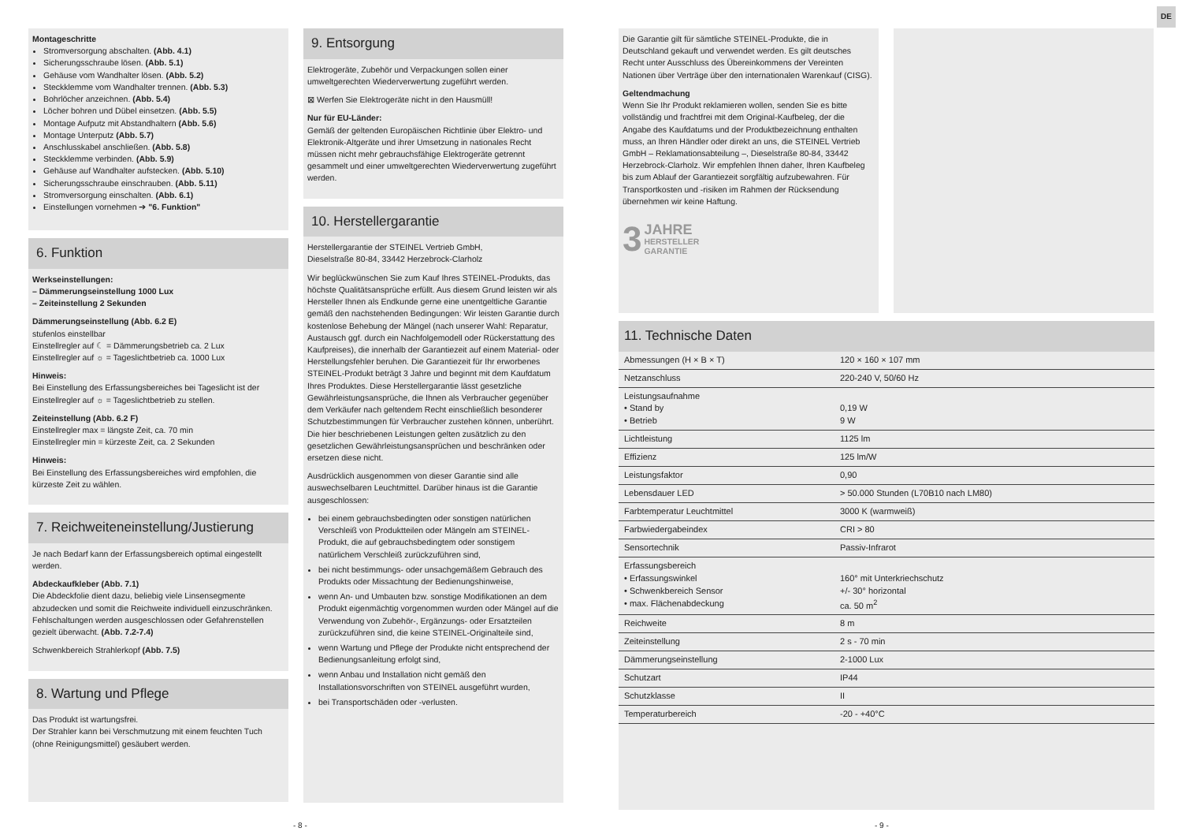DE
Montageschritte
Stromversorgung abschalten. (Abb. 4.1)
Sicherungsschraube lösen. (Abb. 5.1)
Gehäuse vom Wandhalter lösen. (Abb. 5.2)
Steckklemme vom Wandhalter trennen. (Abb. 5.3)
Bohrlöcher anzeichnen. (Abb. 5.4)
Löcher bohren und Dübel einsetzen. (Abb. 5.5)
Montage Aufputz mit Abstandhaltern (Abb. 5.6)
Montage Unterputz (Abb. 5.7)
Anschlusskabel anschließen. (Abb. 5.8)
Steckklemme verbinden. (Abb. 5.9)
Gehäuse auf Wandhalter aufstecken. (Abb. 5.10)
Sicherungsschraube einschrauben. (Abb. 5.11)
Stromversorgung einschalten. (Abb. 6.1)
Einstellungen vornehmen ➔ "6. Funktion"
6. Funktion
Werkseinstellungen:
– Dämmerungseinstellung 1000 Lux
– Zeiteinstellung 2 Sekunden
Dämmerungseinstellung (Abb. 6.2 E)
stufenlos einstellbar
Einstellregler auf ☾ = Dämmerungsbetrieb ca. 2 Lux
Einstellregler auf ☼ = Tageslichtbetrieb ca. 1000 Lux
Hinweis:
Bei Einstellung des Erfassungsbereiches bei Tageslicht ist der Einstellregler auf ☼ = Tageslichtbetrieb zu stellen.
Zeiteinstellung (Abb. 6.2 F)
Einstellregler max = längste Zeit, ca. 70 min
Einstellregler min = kürzeste Zeit, ca. 2 Sekunden
Hinweis:
Bei Einstellung des Erfassungsbereiches wird empfohlen, die kürzeste Zeit zu wählen.
7. Reichweiteneinstellung/Justierung
Je nach Bedarf kann der Erfassungsbereich optimal eingestellt werden.
Abdeckaufkleber (Abb. 7.1)
Die Abdeckfolie dient dazu, beliebig viele Linsensegmente abzudecken und somit die Reichweite individuell einzuschränken. Fehlschaltungen werden ausgeschlossen oder Gefahrenstellen gezielt überwacht. (Abb. 7.2-7.4)
Schwenkbereich Strahlerkopf (Abb. 7.5)
8. Wartung und Pflege
Das Produkt ist wartungsfrei.
Der Strahler kann bei Verschmutzung mit einem feuchten Tuch (ohne Reinigungsmittel) gesäubert werden.
9. Entsorgung
Elektrogeräte, Zubehör und Verpackungen sollen einer umweltgerechten Wiederverwertung zugeführt werden.
⊠ Werfen Sie Elektrogeräte nicht in den Hausmüll!
Nur für EU-Länder:
Gemäß der geltenden Europäischen Richtlinie über Elektro- und Elektronik-Altgeräte und ihrer Umsetzung in nationales Recht müssen nicht mehr gebrauchsfähige Elektrogeräte getrennt gesammelt und einer umweltgerechten Wiederverwertung zugeführt werden.
10. Herstellergarantie
Herstellergarantie der STEINEL Vertrieb GmbH,
Dieselstraße 80-84, 33442 Herzebrock-Clarholz
Wir beglückwünschen Sie zum Kauf Ihres STEINEL-Produkts, das höchste Qualitätsansprüche erfüllt. Aus diesem Grund leisten wir als Hersteller Ihnen als Endkunde gerne eine unentgeltliche Garantie gemäß den nachstehenden Bedingungen: Wir leisten Garantie durch kostenlose Behebung der Mängel (nach unserer Wahl: Reparatur, Austausch ggf. durch ein Nachfolgemodell oder Rückerstattung des Kaufpreises), die innerhalb der Garantiezeit auf einem Material- oder Herstellungsfehler beruhen. Die Garantiezeit für Ihr erworbenes STEINEL-Produkt beträgt 3 Jahre und beginnt mit dem Kaufdatum Ihres Produktes. Diese Herstellergarantie lässt gesetzliche Gewährleistungsansprüche, die Ihnen als Verbraucher gegenüber dem Verkäufer nach geltendem Recht einschließlich besonderer Schutzbestimmungen für Verbraucher zustehen können, unberührt. Die hier beschriebenen Leistungen gelten zusätzlich zu den gesetzlichen Gewährleistungsansprüchen und beschränken oder ersetzen diese nicht.
Ausdrücklich ausgenommen von dieser Garantie sind alle auswechselbaren Leuchtmittel. Darüber hinaus ist die Garantie ausgeschlossen:
bei einem gebrauchsbedingten oder sonstigen natürlichen Verschleiß von Produktteilen oder Mängeln am STEINEL-Produkt, die auf gebrauchsbedingtem oder sonstigem natürlichem Verschleiß zurückzuführen sind,
bei nicht bestimmungs- oder unsachgemäßem Gebrauch des Produkts oder Missachtung der Bedienungshinweise,
wenn An- und Umbauten bzw. sonstige Modifikationen an dem Produkt eigenmächtig vorgenommen wurden oder Mängel auf die Verwendung von Zubehör-, Ergänzungs- oder Ersatzteilen zurückzuführen sind, die keine STEINEL-Originalteile sind,
wenn Wartung und Pflege der Produkte nicht entsprechend der Bedienungsanleitung erfolgt sind,
wenn Anbau und Installation nicht gemäß den Installationsvorschriften von STEINEL ausgeführt wurden,
bei Transportschäden oder -verlusten.
- 8 -
Die Garantie gilt für sämtliche STEINEL-Produkte, die in Deutschland gekauft und verwendet werden. Es gilt deutsches Recht unter Ausschluss des Übereinkommens der Vereinten Nationen über Verträge über den internationalen Warenkauf (CISG).
Geltendmachung
Wenn Sie Ihr Produkt reklamieren wollen, senden Sie es bitte vollständig und frachtfrei mit dem Original-Kaufbeleg, der die Angabe des Kaufdatums und der Produktbezeichnung enthalten muss, an Ihren Händler oder direkt an uns, die STEINEL Vertrieb GmbH – Reklamationsabteilung –, Dieselstraße 80-84, 33442 Herzebrock-Clarholz. Wir empfehlen Ihnen daher, Ihren Kaufbeleg bis zum Ablauf der Garantiezeit sorgfältig aufzubewahren. Für Transportkosten und -risiken im Rahmen der Rücksendung übernehmen wir keine Haftung.
3 JAHRE
HERSTELLER
GARANTIE
11. Technische Daten
| Abmessungen (H × B × T) | 120 × 160 × 107 mm |
| Netzanschluss | 220-240 V, 50/60 Hz |
| Leistungsaufnahme • Stand by • Betrieb | 0,19 W 9 W |
| Lichtleistung | 1125 lm |
| Effizienz | 125 lm/W |
| Leistungsfaktor | 0,90 |
| Lebensdauer LED | > 50.000 Stunden (L70B10 nach LM80) |
| Farbtemperatur Leuchtmittel | 3000 K (warmweiß) |
| Farbwiedergabeindex | CRI > 80 |
| Sensortechnik | Passiv-Infrarot |
| Erfassungsbereich • Erfassungswinkel • Schwenkbereich Sensor • max. Flächenabdeckung | 160° mit Unterkriechschutz +/- 30° horizontal ca. 50 m<sup>2</sup> |
| Reichweite | 8 m |
| Zeiteinstellung | 2 s - 70 min |
| Dämmerungseinstellung | 2-1000 Lux |
| Schutzart | IP44 |
| Schutzklasse | II |
| Temperaturbereich | -20 - +40°C |
- 9 -